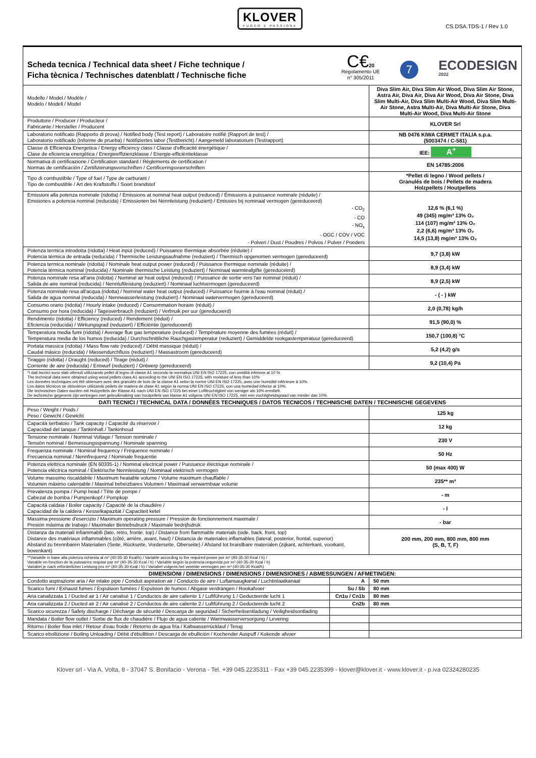KLOVER
FUOCO E PASSIONE
CS.DSA.TDS-1 / Rev 1.0
| Scheda tecnica / Technical data sheet / Fiche technique / Ficha tècnica / Technisches datenblatt / Technische fiche C€ 20 Regolamento UE n° 305/2011 7 ECODESIGN 2022 | | |
| Modello / Model / Modèle / Modelo / Modell / Model | | Diva Slim Air, Diva Slim Air Wood, Diva Slim Air Stone, Astra Air, Diva Air, Diva Air Wood, Diva Air Stone, Diva Slim Multi-Air, Diva Slim Multi-Air Wood, Diva Slim Multi-Air Stone, Astra Multi-Air, Diva Multi-Air Stone, Diva Multi-Air Wood, Diva Multi-Air Stone |
| Produttore / Producer / Producteur / Fabricante / Hersteller / Producent | | KLOVER Srl |
| Laboratorio notificato (Rapporto di prova) / Notified body (Test report) / Laboratoire notifié (Rapport de test) / Laboratorio notificado (Informe de prueba) / Notifiziertes labor (Testbericht) / Aangemeld laboratorium (Testrapport) | | NB 0476 KIWA CERMET ITALIA s.p.a. (5003474 / C-581) |
| Classe di Efficienza Energetica / Energy efficiency class / Classe d'efficacité énergétique / Clase de eficiencia energética / Energieeffizienzklasse / Energie-efficiëntieklasse | | IEE: A<sup>+</sup> |
| Normativa di certificazione / Certification standard / Règlements de certification / Normas de certificación / Zertifizierungsvorschriften / Certificeringsvoorschriften | | EN 14785:2006 |
| Tipo di combustibile / Type of fuel / Type de carburant / Tipo de combustible / Art des Kraftstoffs / Soort brandstof | | *Pellet di legno / Wood pellets / Granulés de bois / Pellets de madera Holzpellets / Houtpellets |
| Emissioni alla potenza nominale (ridotta) / Emissions at nominal heat output (reduced) / Émissions à puissance nominale (réduite) / Emisiones a potencia nominal (reducida) / Emissionen bei Nennleistung (reduziert) / Emissies bij nominaal vermogen (gereduceerd) - CO<sub>2</sub> - CO - NO<sub>x</sub> - OGC / COV / VOC - Polveri / Dust / Poudres / Polvos / Pulver / Poeders | | 12,6 % (6,1 %) 49 (345) mg/m³ 13% O₂ 114 (107) mg/m³ 13% O₂ 2,2 (6,6) mg/m³ 13% O₂ 14,5 (13,8) mg/m³ 13% O₂ |
| Potenza termica introdotta (ridotta) / Heat input (reduced) / Puissance thermique absorbée (réduite) / Potencia térmica de entrada (reducida) / Thermische Leistungsaufnahme (reduziert) / Thermisch opgenomen vermogen (gereduceerd) | | 9,7 (3,8) kW |
| Potenza termica nominale (ridotta) / Nominale heat output power (reduced) / Puissance thermique nominale (réduite) / Potencia térmica nominal (reducida) / Nominale thermische Leistung (reduziert) / Nominaal warmteafgifte (gereduceerd) | | 8,9 (3,4) kW |
| Potenza nominale resa all'aria (ridotta) / Nominal air heat output (reduced) / Puissance de sortie vers l'air nominal (réduit) / Salida de aire nominal (reducida) / Nennluftleistung (reduziert) / Nominaal luchtvermogen (gereduceerd) | | 8,9 (2,5) kW |
| Potenza nominale resa all'acqua (ridotta) / Nominal water heat output (reduced) / Puissance fournie à l'eau nominal (réduit) / Salida de agua nominal (reducida) / Nennwasserleistung (reduziert) / Nominaal watervermogen (gereduceerd) | | - ( - ) kW |
| Consumo orario (ridotta) / Hourly intake (reduced) / Consommation horaire (réduit) / Consumo por hora (reducida) / Tagesverbrauch (reduziert) / Verbruik per uur (gereduceerd) | | 2,0 (0,78) kg/h |
| Rendimento (ridotta) / Efficiency (reduced) / Rendement (réduit) / Eficiencia (reducida) / Wirkungsgrad (reduziert) / Efficiëntie (gereduceerd) | | 91,5 (90,0) % |
| Temperatura media fumi (ridotta) / Average flue gas temperature (reduced) / Température moyenne des fumées (réduit) / Temperatura media de los humos (reducida) / Durchschnittliche Rauchgastemperatur (reduziert) / Gemiddelde rookgastemperatuur (gereduceerd) | | 150,7 (100,8) °C |
| Portata massica (ridotta) / Mass flow rate (reduced) / Débit massique (réduit) / Caudal másico (reducida) / Massendurchfluss (reduziert) / Massastroom (gereduceerd) | | 5,2 (4,2) g/s |
| Tiraggio (ridotta) / Draught (reduced) / Tirage (réduit) / Corriente de aire (reducida) / Entwurf (reduziert) / Ontwerp (gereduceerd) | | 9,2 (10,4) Pa |
| *I dati tecnici sono stati ottenuti utilizzando pellet di legno di classe A1 secondo la normativa UNI EN ISO 17225, con umidità inferiore al 10 % The technical data were obtained using wood pellets class A1 according to the UNI EN ISO 17225, with moisture of less than 10% Les données techniques ont été obtenues avec des granulés de bois de la classe A1 selon la norme UNI EN ISO 17225, avec une humidité inférieure à 10%. Los datos técnicos se obtuvieron utilizando pellets de madera de clase A1 según la norma UNI EN ISO 17225, con una humedad inferior al 10%. Die technischen Daten wurden mit Holzpellets der Klasse A1 nach UNI EN ISO 17225 bei einer Luftfeuchtigkeit von weniger als 10% ermittelt. De technische gegevens zijn verkregen met gebruikmaking van houtpellets van klasse A1 volgens UNI EN ISO 17225, met een vochtigheidsgraad van minder dan 10%. | | |
| DATI TECNICI / TECHNICAL DATA / DONNÉES TECHNIQUES / DATOS TECNICOS / TECHNISCHE DATEN / TECHNISCHE GEGEVENS | | |
| Peso / Weight / Poids / Peso / Gewicht / Gewicht | | 125 kg |
| Capacità serbatoio / Tank capacity / Capacité du réservoir / Capacidad del tanque / Tankinhalt / Tankinhoud | | 12 kg |
| Tensione nominale / Nominal Voltage / Tension nominale / Tensión nominal / Bemessungsspannung / Nominale spanning | | 230 V |
| Frequenza nominale / Nominal frequency / Fréquence nominale / Frecuencia nominal / Nennfrequenz / Nominale frequentie | | 50 Hz |
| Potenza elettrica nominale (EN 60335-1) / Nominal electrical power / Puissance électrique nominale / Potencia eléctrica nominal / Elektrische Nennleistung / Nominaal elektrisch vermogen | | 50 (max 400) W |
| Volume massimo riscaldabile / Maximum heatable volume / Volume maximum chauffable / Volumen máximo calentable / Maximal beheizbares Volumen / Maximaal verwarmbaar volume | | 235** m³ |
| Prevalenza pompa / Pump head / Tête de pompe / Cabezal de bomba / Pumpenkopf / Pompkop | | - m |
| Capacità caldaia / Boiler capacity / Capacité de la chaudière / Capacidad de la caldera / Kesselkapazität / Capaciteit ketel | | - l |
| Massima pressione d'esercizio / Maximum operating pressure / Pression de fonctionnement maximale / Presión máxima de trabajo / Maximaler Betriebsdruck / Maximale bedrijfsdruk | | - bar |
| Distanza da materiali infiammabili (lato, retro, fronte, top) / Distance from flammable materials (side, back, front, top) Distance des matériaux inflammables (côté, arrière, avant, haut) / Distancia de materiales inflamables (lateral, posterior, frontal, superior) Abstand zu brennbaren Materialien (Seite, Rückseite, Vorderseite, Oberseite) / Afstand tot brandbare materialen (zijkant, achterkant, voorkant, bovenkant) | | 200 mm, 200 mm, 800 mm, 800 mm (S, B, T, F) |
| **Variabile in base alla potenza richiesta al m³ (40-35-30 Kcal/h) / Variable according to the required power per m³ (40-35-30 Kcal / h) / Variable en fonction de la puissance requise par m³ (40-35-30 Kcal / h) / Variable según la potencia requerida por m³ (40-35-30 Kcal / h) Variabel je nach erforderlicher Leistung pro m³ (40-35-30 Kcal / h) / Variabel volgens het vereiste vermogen per m³ (40-35-30 Kcal/h) | | |
| DIMENSIONI / DIMENSIONS / DIMENSIONS / DIMENSIONES / ABMESSUNGEN / AFMETINGEN: | | |
| Condotto aspirazione aria / Air intake pipe / Conduit aspiration air / Conducto de aire / Luftansaugkanal / Luchtinlaatkanaal | A | 50 mm |
| Scarico fumi / Exhaust fumes / Expulsion fumées / Expulsion de humos / Abgase verdrängen / Rookafvoer | Su / Sb | 80 mm |
| Aria canalizzata 1 / Ducted air 1 / Air canalisé 1 / Conductos de aire caliente 1 / Luftführung 1 / Geducteerde lucht 1 | Cn1u / Cn1b | 80 mm |
| Aria canalizzata 2 / Ducted air 2 / Air canalisé 2 / Conductos de aire caliente 2 / Luftführung 2 / Geducteerde lucht 2 | Cn2b | 80 mm |
| Scarico sicurezza / Safety discharge / Décharge de sécurité / Descarga de seguridad / Sicherheitsentladung / Veiligheidsontlading | | |
| Mandata / Boiler flow outlet / Sortie de flux de chaudière / Flujo de agua caliente / Warmwasserversorgung / Levering | | |
| Ritorno / Boiler flow inlet / Retour d'eau froide / Retorno de agua fría / Kaltwasserrücklauf / Terug | | |
| Scarico ebollizione / Boiling Unloading / Débit d'ébullition / Descarga de ebullición / Kochender Auspuff / Kokende afvoer | | |
Klover srl - Via A. Volta, 8 - 37047 S. Bonifacio - Verona - Tel. +39 045.2235311 - Fax +39 045.2235399 - klover@klover.it - www.klover.it - p.iva 02324280235